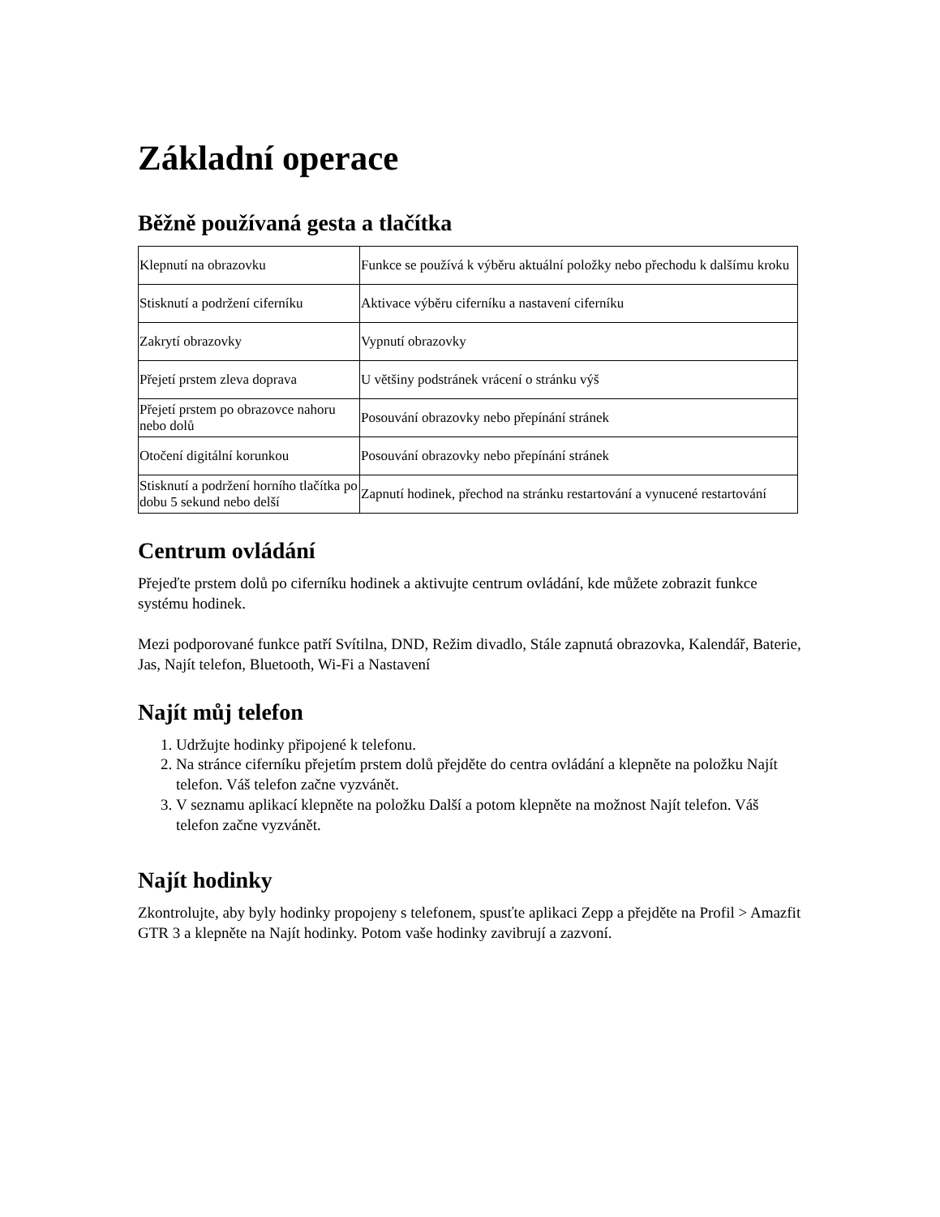Základní operace
Běžně používaná gesta a tlačítka
| Klepnutí na obrazovku | Funkce se používá k výběru aktuální položky nebo přechodu k dalšímu kroku |
| Stisknutí a podržení ciferníku | Aktivace výběru ciferníku a nastavení ciferníku |
| Zakrytí obrazovky | Vypnutí obrazovky |
| Přejetí prstem zleva doprava | U většiny podstránek vrácení o stránku výš |
| Přejetí prstem po obrazovce nahoru nebo dolů | Posouvání obrazovky nebo přepínání stránek |
| Otočení digitální korunkou | Posouvání obrazovky nebo přepínání stránek |
| Stisknutí a podržení horního tlačítka po dobu 5 sekund nebo delší | Zapnutí hodinek, přechod na stránku restartování a vynucené restartování |
Centrum ovládání
Přejeďte prstem dolů po ciferníku hodinek a aktivujte centrum ovládání, kde můžete zobrazit funkce systému hodinek.
Mezi podporované funkce patří Svítilna, DND, Režim divadlo, Stále zapnutá obrazovka, Kalendář, Baterie, Jas, Najít telefon, Bluetooth, Wi-Fi a Nastavení
Najít můj telefon
1. Udržujte hodinky připojené k telefonu.
2. Na stránce ciferníku přejetím prstem dolů přejděte do centra ovládání a klepněte na položku Najít telefon. Váš telefon začne vyzvánět.
3. V seznamu aplikací klepněte na položku Další a potom klepněte na možnost Najít telefon. Váš telefon začne vyzvánět.
Najít hodinky
Zkontrolujte, aby byly hodinky propojeny s telefonem, spusťte aplikaci Zepp a přejděte na Profil > Amazfit GTR 3 a klepněte na Najít hodinky. Potom vaše hodinky zavibrují a zazvoní.